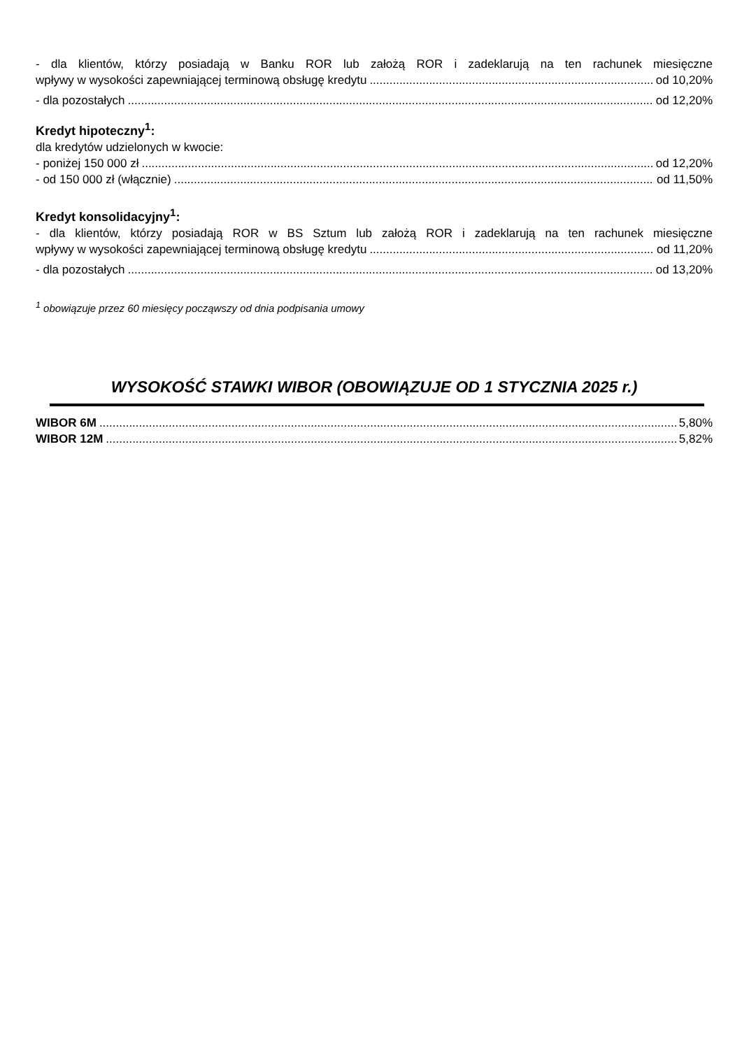- dla klientów, którzy posiadają w Banku ROR lub założą ROR i zadeklarują na ten rachunek miesięczne
wpływy w wysokości zapewniającej terminową obsługę kredytu od 10,20%
- dla pozostałych od 12,20%
Kredyt hipoteczny<sup>1</sup>:
dla kredytów udzielonych w kwocie:
- poniżej 150 000 zł od 12,20%
- od 150 000 zł (włącznie) od 11,50%
Kredyt konsolidacyjny<sup>1</sup>:
- dla klientów, którzy posiadają ROR w BS Sztum lub założą ROR i zadeklarują na ten rachunek miesięczne
wpływy w wysokości zapewniającej terminową obsługę kredytu od 11,20%
- dla pozostałych od 13,20%
<sup>1</sup> obowiązuje przez 60 miesięcy począwszy od dnia podpisania umowy
WYSOKOŚĆ STAWKI WIBOR (OBOWIĄZUJE OD 1 STYCZNIA 2025 r.)
WIBOR 6M 5,80%
WIBOR 12M 5,82%